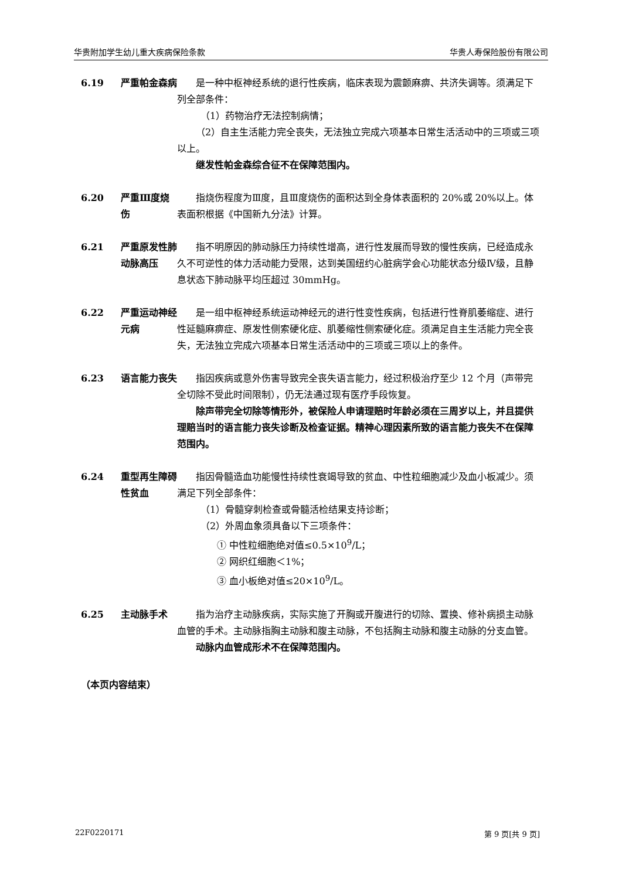华贵附加学生幼儿重大疾病保险条款 华贵人寿保险股份有限公司
6.19 严重帕金森病 是一种中枢神经系统的退行性疾病，临床表现为震颤麻痹、共济失调等。须满足下列全部条件：
（1）药物治疗无法控制病情；
（2）自主生活能力完全丧失，无法独立完成六项基本日常生活活动中的三项或三项以上。
继发性帕金森综合征不在保障范围内。
6.20 严重Ⅲ度烧伤 指烧伤程度为Ⅲ度，且Ⅲ度烧伤的面积达到全身体表面积的 20%或 20%以上。体表面积根据《中国新九分法》计算。
6.21 严重原发性肺动脉高压
指不明原因的肺动脉压力持续性增高，进行性发展而导致的慢性疾病，已经造成永久不可逆性的体力活动能力受限，达到美国纽约心脏病学会心功能状态分级Ⅳ级，且静息状态下肺动脉平均压超过 30mmHg。
6.22 严重运动神经元病
是一组中枢神经系统运动神经元的进行性变性疾病，包括进行性脊肌萎缩症、进行性延髓麻痹症、原发性侧索硬化症、肌萎缩性侧索硬化症。须满足自主生活能力完全丧失，无法独立完成六项基本日常生活活动中的三项或三项以上的条件。
6.23 语言能力丧失 指因疾病或意外伤害导致完全丧失语言能力，经过积极治疗至少 12 个月（声带完全切除不受此时间限制），仍无法通过现有医疗手段恢复。
除声带完全切除等情形外，被保险人申请理赔时年龄必须在三周岁以上，并且提供理赔当时的语言能力丧失诊断及检查证据。精神心理因素所致的语言能力丧失不在保障范围内。
6.24 重型再生障碍性贫血
指因骨髓造血功能慢性持续性衰竭导致的贫血、中性粒细胞减少及血小板减少。须满足下列全部条件：
（1）骨髓穿刺检查或骨髓活检结果支持诊断；
（2）外周血象须具备以下三项条件：
① 中性粒细胞绝对值≤0.5×10<sup>9</sup>/L；
② 网织红细胞＜1%；
③ 血小板绝对值≤20×10<sup>9</sup>/L。
6.25 主动脉手术 指为治疗主动脉疾病，实际实施了开胸或开腹进行的切除、置换、修补病损主动脉血管的手术。主动脉指胸主动脉和腹主动脉，不包括胸主动脉和腹主动脉的分支血管。
动脉内血管成形术不在保障范围内。
（本页内容结束）
22F0220171 第 9 页[共 9 页]